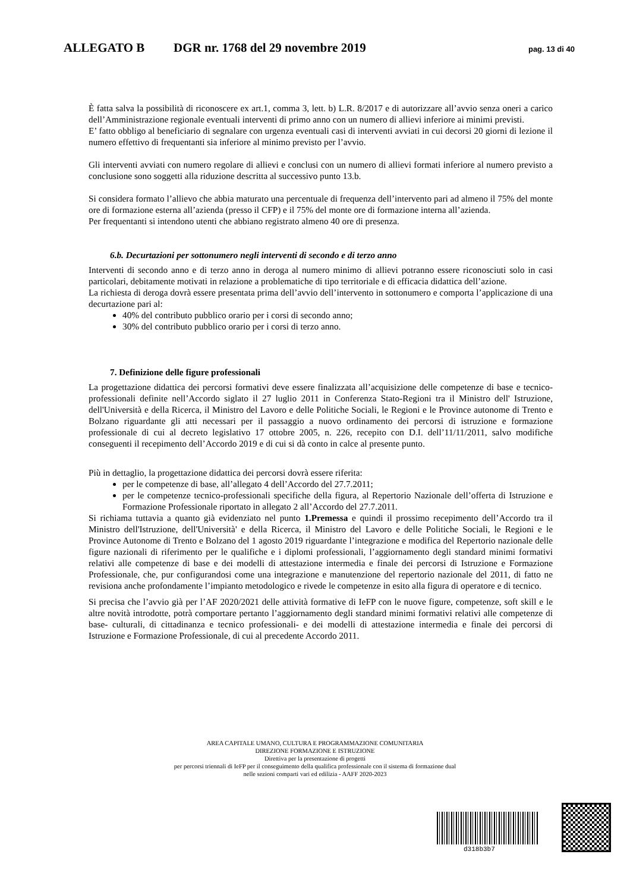ALLEGATO B DGR nr. 1768 del 29 novembre 2019 pag. 13 di 40
È fatta salva la possibilità di riconoscere ex art.1, comma 3, lett. b) L.R. 8/2017 e di autorizzare all’avvio senza oneri a carico dell’Amministrazione regionale eventuali interventi di primo anno con un numero di allievi inferiore ai minimi previsti.
E’ fatto obbligo al beneficiario di segnalare con urgenza eventuali casi di interventi avviati in cui decorsi 20 giorni di lezione il numero effettivo di frequentanti sia inferiore al minimo previsto per l’avvio.
Gli interventi avviati con numero regolare di allievi e conclusi con un numero di allievi formati inferiore al numero previsto a conclusione sono soggetti alla riduzione descritta al successivo punto 13.b.
Si considera formato l’allievo che abbia maturato una percentuale di frequenza dell’intervento pari ad almeno il 75% del monte ore di formazione esterna all’azienda (presso il CFP) e il 75% del monte ore di formazione interna all’azienda.
Per frequentanti si intendono utenti che abbiano registrato almeno 40 ore di presenza.
6.b. Decurtazioni per sottonumero negli interventi di secondo e di terzo anno
Interventi di secondo anno e di terzo anno in deroga al numero minimo di allievi potranno essere riconosciuti solo in casi particolari, debitamente motivati in relazione a problematiche di tipo territoriale e di efficacia didattica dell’azione.
La richiesta di deroga dovrà essere presentata prima dell’avvio dell’intervento in sottonumero e comporta l’applicazione di una decurtazione pari al:
40% del contributo pubblico orario per i corsi di secondo anno;
30% del contributo pubblico orario per i corsi di terzo anno.
7. Definizione delle figure professionali
La progettazione didattica dei percorsi formativi deve essere finalizzata all’acquisizione delle competenze di base e tecnico-professionali definite nell’Accordo siglato il 27 luglio 2011 in Conferenza Stato-Regioni tra il Ministro dell' Istruzione, dell'Università e della Ricerca, il Ministro del Lavoro e delle Politiche Sociali, le Regioni e le Province autonome di Trento e Bolzano riguardante gli atti necessari per il passaggio a nuovo ordinamento dei percorsi di istruzione e formazione professionale di cui al decreto legislativo 17 ottobre 2005, n. 226, recepito con D.I. dell’11/11/2011, salvo modifiche conseguenti il recepimento dell’Accordo 2019 e di cui si dà conto in calce al presente punto.
Più in dettaglio, la progettazione didattica dei percorsi dovrà essere riferita:
per le competenze di base, all’allegato 4 dell’Accordo del 27.7.2011;
per le competenze tecnico-professionali specifiche della figura, al Repertorio Nazionale dell’offerta di Istruzione e Formazione Professionale riportato in allegato 2 all’Accordo del 27.7.2011.
Si richiama tuttavia a quanto già evidenziato nel punto 1.Premessa e quindi il prossimo recepimento dell’Accordo tra il Ministro dell'Istruzione, dell'Università' e della Ricerca, il Ministro del Lavoro e delle Politiche Sociali, le Regioni e le Province Autonome di Trento e Bolzano del 1 agosto 2019 riguardante l’integrazione e modifica del Repertorio nazionale delle figure nazionali di riferimento per le qualifiche e i diplomi professionali, l’aggiornamento degli standard minimi formativi relativi alle competenze di base e dei modelli di attestazione intermedia e finale dei percorsi di Istruzione e Formazione Professionale, che, pur configurandosi come una integrazione e manutenzione del repertorio nazionale del 2011, di fatto ne revisiona anche profondamente l’impianto metodologico e rivede le competenze in esito alla figura di operatore e di tecnico.
Si precisa che l’avvio già per l’AF 2020/2021 delle attività formative di IeFP con le nuove figure, competenze, soft skill e le altre novità introdotte, potrà comportare pertanto l’aggiornamento degli standard minimi formativi relativi alle competenze di base- culturali, di cittadinanza e tecnico professionali- e dei modelli di attestazione intermedia e finale dei percorsi di Istruzione e Formazione Professionale, di cui al precedente Accordo 2011.
AREA CAPITALE UMANO, CULTURA E PROGRAMMAZIONE COMUNITARIA
DIREZIONE FORMAZIONE E ISTRUZIONE
Direttiva per la presentazione di progetti
per percorsi triennali di IeFP per il conseguimento della qualifica professionale con il sistema di formazione dual
nelle sezioni comparti vari ed edilizia - AAFF 2020-2023
d318b3b7